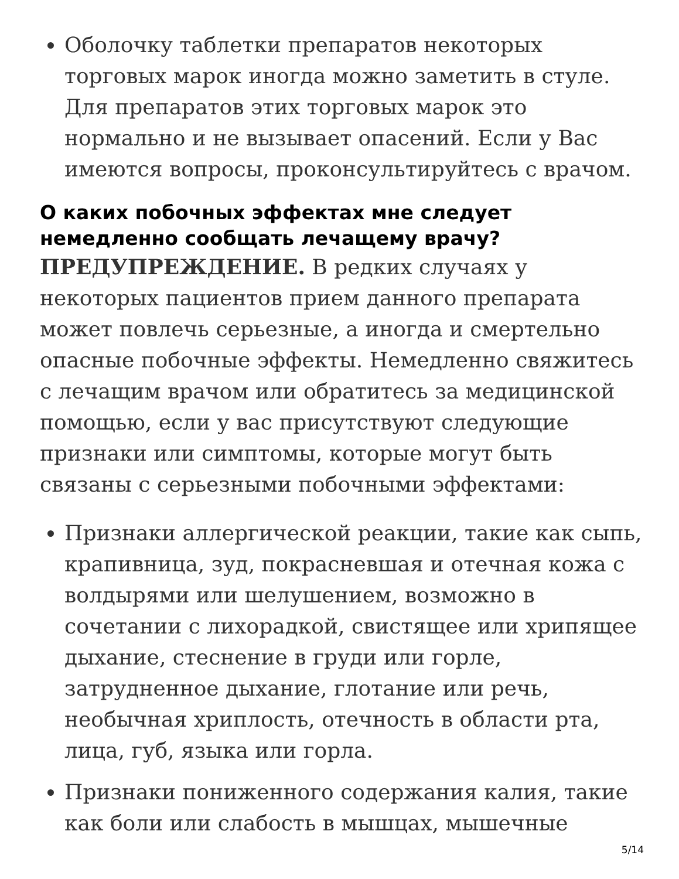Оболочку таблетки препаратов некоторых торговых марок иногда можно заметить в стуле. Для препаратов этих торговых марок это нормально и не вызывает опасений. Если у Вас имеются вопросы, проконсультируйтесь с врачом.
О каких побочных эффектах мне следует немедленно сообщать лечащему врачу?
ПРЕДУПРЕЖДЕНИЕ. В редких случаях у некоторых пациентов прием данного препарата может повлечь серьезные, а иногда и смертельно опасные побочные эффекты. Немедленно свяжитесь с лечащим врачом или обратитесь за медицинской помощью, если у вас присутствуют следующие признаки или симптомы, которые могут быть связаны с серьезными побочными эффектами:
Признаки аллергической реакции, такие как сыпь, крапивница, зуд, покрасневшая и отечная кожа с волдырями или шелушением, возможно в сочетании с лихорадкой, свистящее или хрипящее дыхание, стеснение в груди или горле, затрудненное дыхание, глотание или речь, необычная хриплость, отечность в области рта, лица, губ, языка или горла.
Признаки пониженного содержания калия, такие как боли или слабость в мышцах, мышечные
5/14